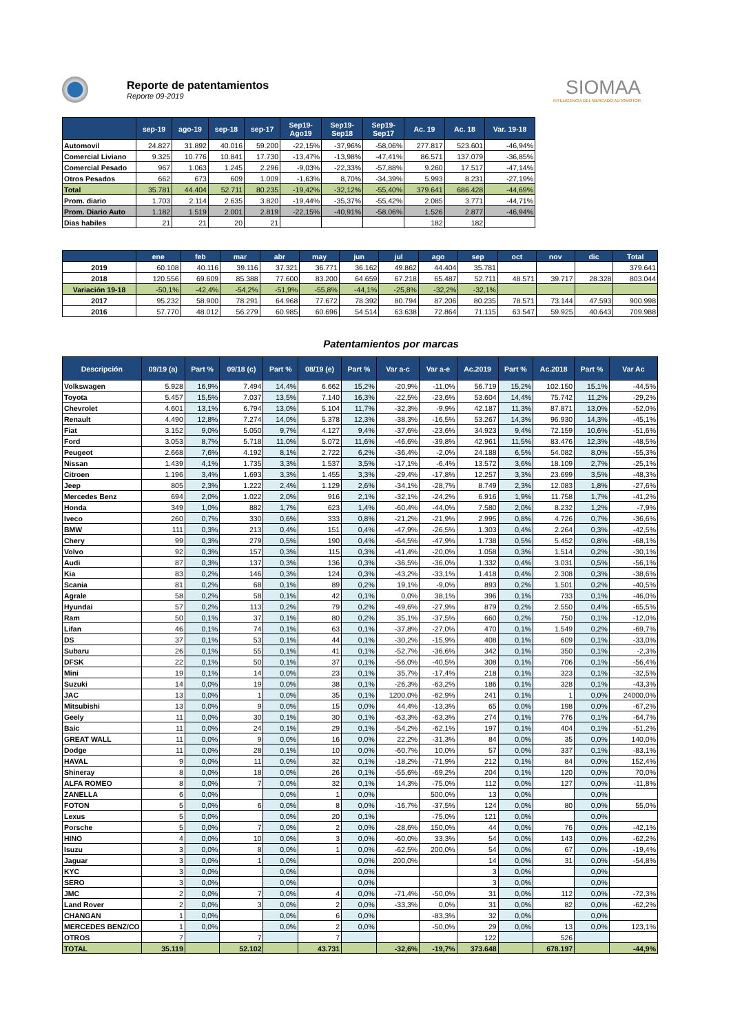Reporte de patentamientos
Reporte 09-2019
SIOMAA
INTELIGENCIA DEL MERCADO AUTOMOTOR
| | sep-19 | ago-19 | sep-18 | sep-17 | Sep19- Ago19 | Sep19- Sep18 | Sep19- Sep17 | Ac. 19 | Ac. 18 | Var. 19-18 |
| --- | --- | --- | --- | --- | --- | --- | --- | --- | --- | --- |
| Automovil | 24.827 | 31.892 | 40.016 | 59.200 | -22,15% | -37,96% | -58,06% | 277.817 | 523.601 | -46,94% |
| Comercial Liviano | 9.325 | 10.776 | 10.841 | 17.730 | -13,47% | -13,98% | -47,41% | 86.571 | 137.079 | -36,85% |
| Comercial Pesado | 967 | 1.063 | 1.245 | 2.296 | -9,03% | -22,33% | -57,88% | 9.260 | 17.517 | -47,14% |
| Otros Pesados | 662 | 673 | 609 | 1.009 | -1,63% | 8,70% | -34,39% | 5.993 | 8.231 | -27,19% |
| Total | 35.781 | 44.404 | 52.711 | 80.235 | -19,42% | -32,12% | -55,40% | 379.641 | 686.428 | -44,69% |
| Prom. diario | 1.703 | 2.114 | 2.635 | 3.820 | -19,44% | -35,37% | -55,42% | 2.085 | 3.771 | -44,71% |
| Prom. Diario Auto | 1.182 | 1.519 | 2.001 | 2.819 | -22,15% | -40,91% | -58,06% | 1.526 | 2.877 | -46,94% |
| Dias habiles | 21 | 21 | 20 | 21 | | | | 182 | 182 | |
| | ene | feb | mar | abr | may | jun | jul | ago | sep | oct | nov | dic | Total |
| --- | --- | --- | --- | --- | --- | --- | --- | --- | --- | --- | --- | --- | --- |
| 2019 | 60.108 | 40.116 | 39.116 | 37.321 | 36.771 | 36.162 | 49.862 | 44.404 | 35.781 | | | | 379.641 |
| 2018 | 120.556 | 69.609 | 85.388 | 77.600 | 83.200 | 64.659 | 67.218 | 65.487 | 52.711 | 48.571 | 39.717 | 28.328 | 803.044 |
| Variación 19-18 | -50,1% | -42,4% | -54,2% | -51,9% | -55,8% | -44,1% | -25,8% | -32,2% | -32,1% | | | | |
| 2017 | 95.232 | 58.900 | 78.291 | 64.968 | 77.672 | 78.392 | 80.794 | 87.206 | 80.235 | 78.571 | 73.144 | 47.593 | 900.998 |
| 2016 | 57.770 | 48.012 | 56.279 | 60.985 | 60.696 | 54.514 | 63.638 | 72.864 | 71.115 | 63.547 | 59.925 | 40.643 | 709.988 |
Patentamientos por marcas
| Descripción | 09/19 (a) | Part % | 09/18 (c) | Part % | 08/19 (e) | Part % | Var a-c | Var a-e | Ac.2019 | Part % | Ac.2018 | Part % | Var Ac |
| --- | --- | --- | --- | --- | --- | --- | --- | --- | --- | --- | --- | --- | --- |
| Volkswagen | 5.928 | 16,9% | 7.494 | 14,4% | 6.662 | 15,2% | -20,9% | -11,0% | 56.719 | 15,2% | 102.150 | 15,1% | -44,5% |
| Toyota | 5.457 | 15,5% | 7.037 | 13,5% | 7.140 | 16,3% | -22,5% | -23,6% | 53.604 | 14,4% | 75.742 | 11,2% | -29,2% |
| Chevrolet | 4.601 | 13,1% | 6.794 | 13,0% | 5.104 | 11,7% | -32,3% | -9,9% | 42.187 | 11,3% | 87.871 | 13,0% | -52,0% |
| Renault | 4.490 | 12,8% | 7.274 | 14,0% | 5.378 | 12,3% | -38,3% | -16,5% | 53.267 | 14,3% | 96.930 | 14,3% | -45,1% |
| Fiat | 3.152 | 9,0% | 5.050 | 9,7% | 4.127 | 9,4% | -37,6% | -23,6% | 34.923 | 9,4% | 72.159 | 10,6% | -51,6% |
| Ford | 3.053 | 8,7% | 5.718 | 11,0% | 5.072 | 11,6% | -46,6% | -39,8% | 42.961 | 11,5% | 83.476 | 12,3% | -48,5% |
| Peugeot | 2.668 | 7,6% | 4.192 | 8,1% | 2.722 | 6,2% | -36,4% | -2,0% | 24.188 | 6,5% | 54.082 | 8,0% | -55,3% |
| Nissan | 1.439 | 4,1% | 1.735 | 3,3% | 1.537 | 3,5% | -17,1% | -6,4% | 13.572 | 3,6% | 18.109 | 2,7% | -25,1% |
| Citroen | 1.196 | 3,4% | 1.693 | 3,3% | 1.455 | 3,3% | -29,4% | -17,8% | 12.257 | 3,3% | 23.699 | 3,5% | -48,3% |
| Jeep | 805 | 2,3% | 1.222 | 2,4% | 1.129 | 2,6% | -34,1% | -28,7% | 8.749 | 2,3% | 12.083 | 1,8% | -27,6% |
| Mercedes Benz | 694 | 2,0% | 1.022 | 2,0% | 916 | 2,1% | -32,1% | -24,2% | 6.916 | 1,9% | 11.758 | 1,7% | -41,2% |
| Honda | 349 | 1,0% | 882 | 1,7% | 623 | 1,4% | -60,4% | -44,0% | 7.580 | 2,0% | 8.232 | 1,2% | -7,9% |
| Iveco | 260 | 0,7% | 330 | 0,6% | 333 | 0,8% | -21,2% | -21,9% | 2.995 | 0,8% | 4.726 | 0,7% | -36,6% |
| BMW | 111 | 0,3% | 213 | 0,4% | 151 | 0,4% | -47,9% | -26,5% | 1.303 | 0,4% | 2.264 | 0,3% | -42,5% |
| Chery | 99 | 0,3% | 279 | 0,5% | 190 | 0,4% | -64,5% | -47,9% | 1.738 | 0,5% | 5.452 | 0,8% | -68,1% |
| Volvo | 92 | 0,3% | 157 | 0,3% | 115 | 0,3% | -41,4% | -20,0% | 1.058 | 0,3% | 1.514 | 0,2% | -30,1% |
| Audi | 87 | 0,3% | 137 | 0,3% | 136 | 0,3% | -36,5% | -36,0% | 1.332 | 0,4% | 3.031 | 0,5% | -56,1% |
| Kia | 83 | 0,2% | 146 | 0,3% | 124 | 0,3% | -43,2% | -33,1% | 1.418 | 0,4% | 2.308 | 0,3% | -38,6% |
| Scania | 81 | 0,2% | 68 | 0,1% | 89 | 0,2% | 19,1% | -9,0% | 893 | 0,2% | 1.501 | 0,2% | -40,5% |
| Agrale | 58 | 0,2% | 58 | 0,1% | 42 | 0,1% | 0,0% | 38,1% | 396 | 0,1% | 733 | 0,1% | -46,0% |
| Hyundai | 57 | 0,2% | 113 | 0,2% | 79 | 0,2% | -49,6% | -27,9% | 879 | 0,2% | 2.550 | 0,4% | -65,5% |
| Ram | 50 | 0,1% | 37 | 0,1% | 80 | 0,2% | 35,1% | -37,5% | 660 | 0,2% | 750 | 0,1% | -12,0% |
| Lifan | 46 | 0,1% | 74 | 0,1% | 63 | 0,1% | -37,8% | -27,0% | 470 | 0,1% | 1.549 | 0,2% | -69,7% |
| DS | 37 | 0,1% | 53 | 0,1% | 44 | 0,1% | -30,2% | -15,9% | 408 | 0,1% | 609 | 0,1% | -33,0% |
| Subaru | 26 | 0,1% | 55 | 0,1% | 41 | 0,1% | -52,7% | -36,6% | 342 | 0,1% | 350 | 0,1% | -2,3% |
| DFSK | 22 | 0,1% | 50 | 0,1% | 37 | 0,1% | -56,0% | -40,5% | 308 | 0,1% | 706 | 0,1% | -56,4% |
| Mini | 19 | 0,1% | 14 | 0,0% | 23 | 0,1% | 35,7% | -17,4% | 218 | 0,1% | 323 | 0,1% | -32,5% |
| Suzuki | 14 | 0,0% | 19 | 0,0% | 38 | 0,1% | -26,3% | -63,2% | 186 | 0,1% | 328 | 0,1% | -43,3% |
| JAC | 13 | 0,0% | 1 | 0,0% | 35 | 0,1% | 1200,0% | -62,9% | 241 | 0,1% | 1 | 0,0% | 24000,0% |
| Mitsubishi | 13 | 0,0% | 9 | 0,0% | 15 | 0,0% | 44,4% | -13,3% | 65 | 0,0% | 198 | 0,0% | -67,2% |
| Geely | 11 | 0,0% | 30 | 0,1% | 30 | 0,1% | -63,3% | -63,3% | 274 | 0,1% | 776 | 0,1% | -64,7% |
| Baic | 11 | 0,0% | 24 | 0,1% | 29 | 0,1% | -54,2% | -62,1% | 197 | 0,1% | 404 | 0,1% | -51,2% |
| GREAT WALL | 11 | 0,0% | 9 | 0,0% | 16 | 0,0% | 22,2% | -31,3% | 84 | 0,0% | 35 | 0,0% | 140,0% |
| Dodge | 11 | 0,0% | 28 | 0,1% | 10 | 0,0% | -60,7% | 10,0% | 57 | 0,0% | 337 | 0,1% | -83,1% |
| HAVAL | 9 | 0,0% | 11 | 0,0% | 32 | 0,1% | -18,2% | -71,9% | 212 | 0,1% | 84 | 0,0% | 152,4% |
| Shineray | 8 | 0,0% | 18 | 0,0% | 26 | 0,1% | -55,6% | -69,2% | 204 | 0,1% | 120 | 0,0% | 70,0% |
| ALFA ROMEO | 8 | 0,0% | 7 | 0,0% | 32 | 0,1% | 14,3% | -75,0% | 112 | 0,0% | 127 | 0,0% | -11,8% |
| ZANELLA | 6 | 0,0% | | 0,0% | 1 | 0,0% | | 500,0% | 13 | 0,0% | | 0,0% | |
| FOTON | 5 | 0,0% | 6 | 0,0% | 8 | 0,0% | -16,7% | -37,5% | 124 | 0,0% | 80 | 0,0% | 55,0% |
| Lexus | 5 | 0,0% | | 0,0% | 20 | 0,1% | | -75,0% | 121 | 0,0% | | 0,0% | |
| Porsche | 5 | 0,0% | 7 | 0,0% | 2 | 0,0% | -28,6% | 150,0% | 44 | 0,0% | 76 | 0,0% | -42,1% |
| HINO | 4 | 0,0% | 10 | 0,0% | 3 | 0,0% | -60,0% | 33,3% | 54 | 0,0% | 143 | 0,0% | -62,2% |
| Isuzu | 3 | 0,0% | 8 | 0,0% | 1 | 0,0% | -62,5% | 200,0% | 54 | 0,0% | 67 | 0,0% | -19,4% |
| Jaguar | 3 | 0,0% | 1 | 0,0% | | 0,0% | 200,0% | | 14 | 0,0% | 31 | 0,0% | -54,8% |
| KYC | 3 | 0,0% | | 0,0% | | 0,0% | | | 3 | 0,0% | | 0,0% | |
| SERO | 3 | 0,0% | | 0,0% | | 0,0% | | | 3 | 0,0% | | 0,0% | |
| JMC | 2 | 0,0% | 7 | 0,0% | 4 | 0,0% | -71,4% | -50,0% | 31 | 0,0% | 112 | 0,0% | -72,3% |
| Land Rover | 2 | 0,0% | 3 | 0,0% | 2 | 0,0% | -33,3% | 0,0% | 31 | 0,0% | 82 | 0,0% | -62,2% |
| CHANGAN | 1 | 0,0% | | 0,0% | 6 | 0,0% | | -83,3% | 32 | 0,0% | | 0,0% | |
| MERCEDES BENZ/CO | 1 | 0,0% | | 0,0% | 2 | 0,0% | | -50,0% | 29 | 0,0% | 13 | 0,0% | 123,1% |
| OTROS | 7 | | 7 | | 7 | | | | 122 | | 526 | | |
| TOTAL | 35.119 | | 52.102 | | 43.731 | | -32,6% | -19,7% | 373.648 | | 678.197 | | -44,9% |